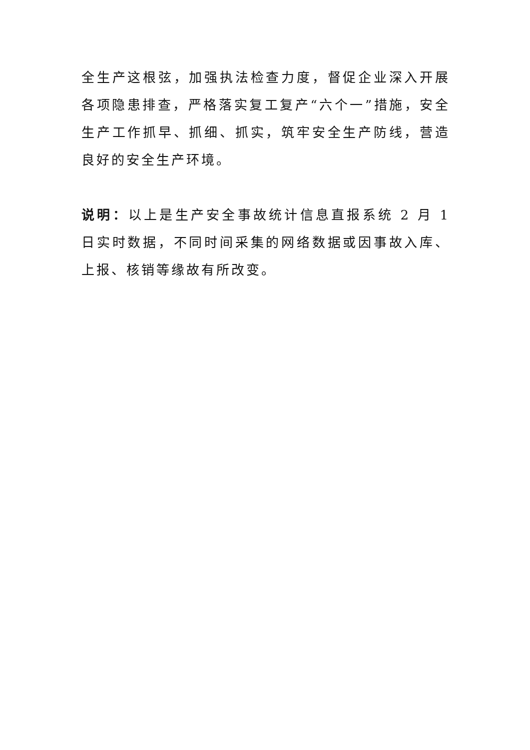全生产这根弦，加强执法检查力度，督促企业深入开展各项隐患排查，严格落实复工复产“六个一”措施，安全生产工作抓早、抓细、抓实，筑牢安全生产防线，营造良好的安全生产环境。
说明：以上是生产安全事故统计信息直报系统 2 月 1 日实时数据，不同时间采集的网络数据或因事故入库、上报、核销等缘故有所改变。